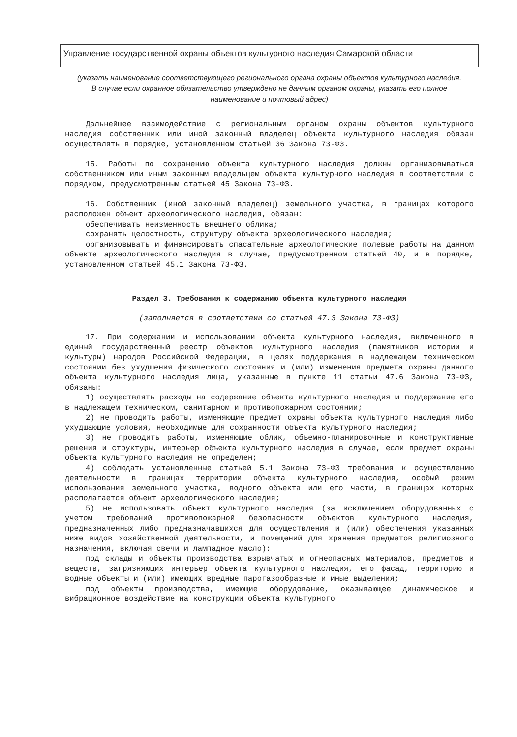Управление государственной охраны объектов культурного наследия Самарской области
(указать наименование соответствующего регионального органа охраны объектов культурного наследия. В случае если охранное обязательство утверждено не данным органом охраны, указать его полное наименование и почтовый адрес)
Дальнейшее взаимодействие с региональным органом охраны объектов культурного наследия собственник или иной законный владелец объекта культурного наследия обязан осуществлять в порядке, установленном статьей 36 Закона 73-ФЗ.
15. Работы по сохранению объекта культурного наследия должны организовываться собственником или иным законным владельцем объекта культурного наследия в соответствии с порядком, предусмотренным статьей 45 Закона 73-ФЗ.
16. Собственник (иной законный владелец) земельного участка, в границах которого расположен объект археологического наследия, обязан:
обеспечивать неизменность внешнего облика;
сохранять целостность, структуру объекта археологического наследия;
организовывать и финансировать спасательные археологические полевые работы на данном объекте археологического наследия в случае, предусмотренном статьей 40, и в порядке, установленном статьей 45.1 Закона 73-ФЗ.
Раздел 3. Требования к содержанию объекта культурного наследия
(заполняется в соответствии со статьей 47.3 Закона 73-ФЗ)
17. При содержании и использовании объекта культурного наследия, включенного в единый государственный реестр объектов культурного наследия (памятников истории и культуры) народов Российской Федерации, в целях поддержания в надлежащем техническом состоянии без ухудшения физического состояния и (или) изменения предмета охраны данного объекта культурного наследия лица, указанные в пункте 11 статьи 47.6 Закона 73-ФЗ, обязаны:
1) осуществлять расходы на содержание объекта культурного наследия и поддержание его в надлежащем техническом, санитарном и противопожарном состоянии;
2) не проводить работы, изменяющие предмет охраны объекта культурного наследия либо ухудшающие условия, необходимые для сохранности объекта культурного наследия;
3) не проводить работы, изменяющие облик, объемно-планировочные и конструктивные решения и структуры, интерьер объекта культурного наследия в случае, если предмет охраны объекта культурного наследия не определен;
4) соблюдать установленные статьей 5.1 Закона 73-ФЗ требования к осуществлению деятельности в границах территории объекта культурного наследия, особый режим использования земельного участка, водного объекта или его части, в границах которых располагается объект археологического наследия;
5) не использовать объект культурного наследия (за исключением оборудованных с учетом требований противопожарной безопасности объектов культурного наследия, предназначенных либо предназначавшихся для осуществления и (или) обеспечения указанных ниже видов хозяйственной деятельности, и помещений для хранения предметов религиозного назначения, включая свечи и лампадное масло):
под склады и объекты производства взрывчатых и огнеопасных материалов, предметов и веществ, загрязняющих интерьер объекта культурного наследия, его фасад, территорию и водные объекты и (или) имеющих вредные парогазообразные и иные выделения;
под объекты производства, имеющие оборудование, оказывающее динамическое и вибрационное воздействие на конструкции объекта культурного